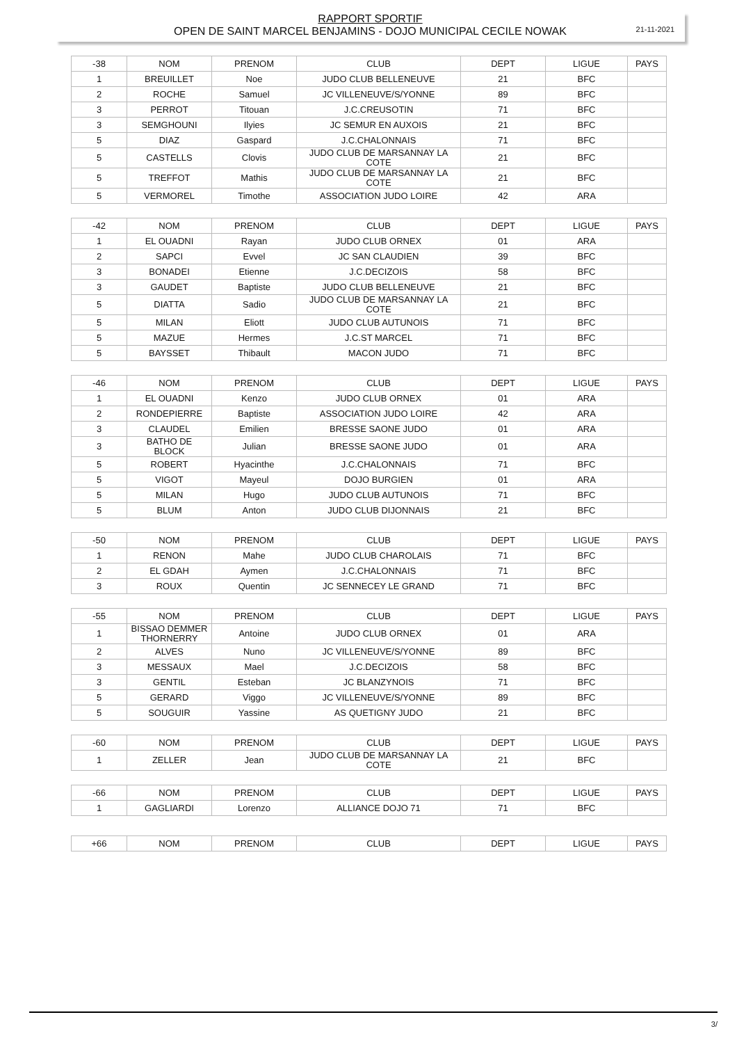21-11-2021
RAPPORT SPORTIF
OPEN DE SAINT MARCEL BENJAMINS - DOJO MUNICIPAL CECILE NOWAK
| -38 | NOM | PRENOM | CLUB | DEPT | LIGUE | PAYS |
| --- | --- | --- | --- | --- | --- | --- |
| 1 | BREUILLET | Noe | JUDO CLUB BELLENEUVE | 21 | BFC | |
| 2 | ROCHE | Samuel | JC VILLENEUVE/S/YONNE | 89 | BFC | |
| 3 | PERROT | Titouan | J.C.CREUSOTIN | 71 | BFC | |
| 3 | SEMGHOUNI | Ilyies | JC SEMUR EN AUXOIS | 21 | BFC | |
| 5 | DIAZ | Gaspard | J.C.CHALONNAIS | 71 | BFC | |
| 5 | CASTELLS | Clovis | JUDO CLUB DE MARSANNAY LA COTE | 21 | BFC | |
| 5 | TREFFOT | Mathis | JUDO CLUB DE MARSANNAY LA COTE | 21 | BFC | |
| 5 | VERMOREL | Timothe | ASSOCIATION JUDO LOIRE | 42 | ARA | |
| -42 | NOM | PRENOM | CLUB | DEPT | LIGUE | PAYS |
| --- | --- | --- | --- | --- | --- | --- |
| 1 | EL OUADNI | Rayan | JUDO CLUB ORNEX | 01 | ARA | |
| 2 | SAPCI | Evvel | JC SAN CLAUDIEN | 39 | BFC | |
| 3 | BONADEI | Etienne | J.C.DECIZOIS | 58 | BFC | |
| 3 | GAUDET | Baptiste | JUDO CLUB BELLENEUVE | 21 | BFC | |
| 5 | DIATTA | Sadio | JUDO CLUB DE MARSANNAY LA COTE | 21 | BFC | |
| 5 | MILAN | Eliott | JUDO CLUB AUTUNOIS | 71 | BFC | |
| 5 | MAZUE | Hermes | J.C.ST MARCEL | 71 | BFC | |
| 5 | BAYSSET | Thibault | MACON JUDO | 71 | BFC | |
| -46 | NOM | PRENOM | CLUB | DEPT | LIGUE | PAYS |
| --- | --- | --- | --- | --- | --- | --- |
| 1 | EL OUADNI | Kenzo | JUDO CLUB ORNEX | 01 | ARA | |
| 2 | RONDEPIERRE | Baptiste | ASSOCIATION JUDO LOIRE | 42 | ARA | |
| 3 | CLAUDEL | Emilien | BRESSE SAONE JUDO | 01 | ARA | |
| 3 | BATHO DE BLOCK | Julian | BRESSE SAONE JUDO | 01 | ARA | |
| 5 | ROBERT | Hyacinthe | J.C.CHALONNAIS | 71 | BFC | |
| 5 | VIGOT | Mayeul | DOJO BURGIEN | 01 | ARA | |
| 5 | MILAN | Hugo | JUDO CLUB AUTUNOIS | 71 | BFC | |
| 5 | BLUM | Anton | JUDO CLUB DIJONNAIS | 21 | BFC | |
| -50 | NOM | PRENOM | CLUB | DEPT | LIGUE | PAYS |
| --- | --- | --- | --- | --- | --- | --- |
| 1 | RENON | Mahe | JUDO CLUB CHAROLAIS | 71 | BFC | |
| 2 | EL GDAH | Aymen | J.C.CHALONNAIS | 71 | BFC | |
| 3 | ROUX | Quentin | JC SENNECEY LE GRAND | 71 | BFC | |
| -55 | NOM | PRENOM | CLUB | DEPT | LIGUE | PAYS |
| --- | --- | --- | --- | --- | --- | --- |
| 1 | BISSAO DEMMER THORNERRY | Antoine | JUDO CLUB ORNEX | 01 | ARA | |
| 2 | ALVES | Nuno | JC VILLENEUVE/S/YONNE | 89 | BFC | |
| 3 | MESSAUX | Mael | J.C.DECIZOIS | 58 | BFC | |
| 3 | GENTIL | Esteban | JC BLANZYNOIS | 71 | BFC | |
| 5 | GERARD | Viggo | JC VILLENEUVE/S/YONNE | 89 | BFC | |
| 5 | SOUGUIR | Yassine | AS QUETIGNY JUDO | 21 | BFC | |
| -60 | NOM | PRENOM | CLUB | DEPT | LIGUE | PAYS |
| --- | --- | --- | --- | --- | --- | --- |
| 1 | ZELLER | Jean | JUDO CLUB DE MARSANNAY LA COTE | 21 | BFC | |
| -66 | NOM | PRENOM | CLUB | DEPT | LIGUE | PAYS |
| --- | --- | --- | --- | --- | --- | --- |
| 1 | GAGLIARDI | Lorenzo | ALLIANCE DOJO 71 | 71 | BFC | |
| +66 | NOM | PRENOM | CLUB | DEPT | LIGUE | PAYS |
| --- | --- | --- | --- | --- | --- | --- |
3/